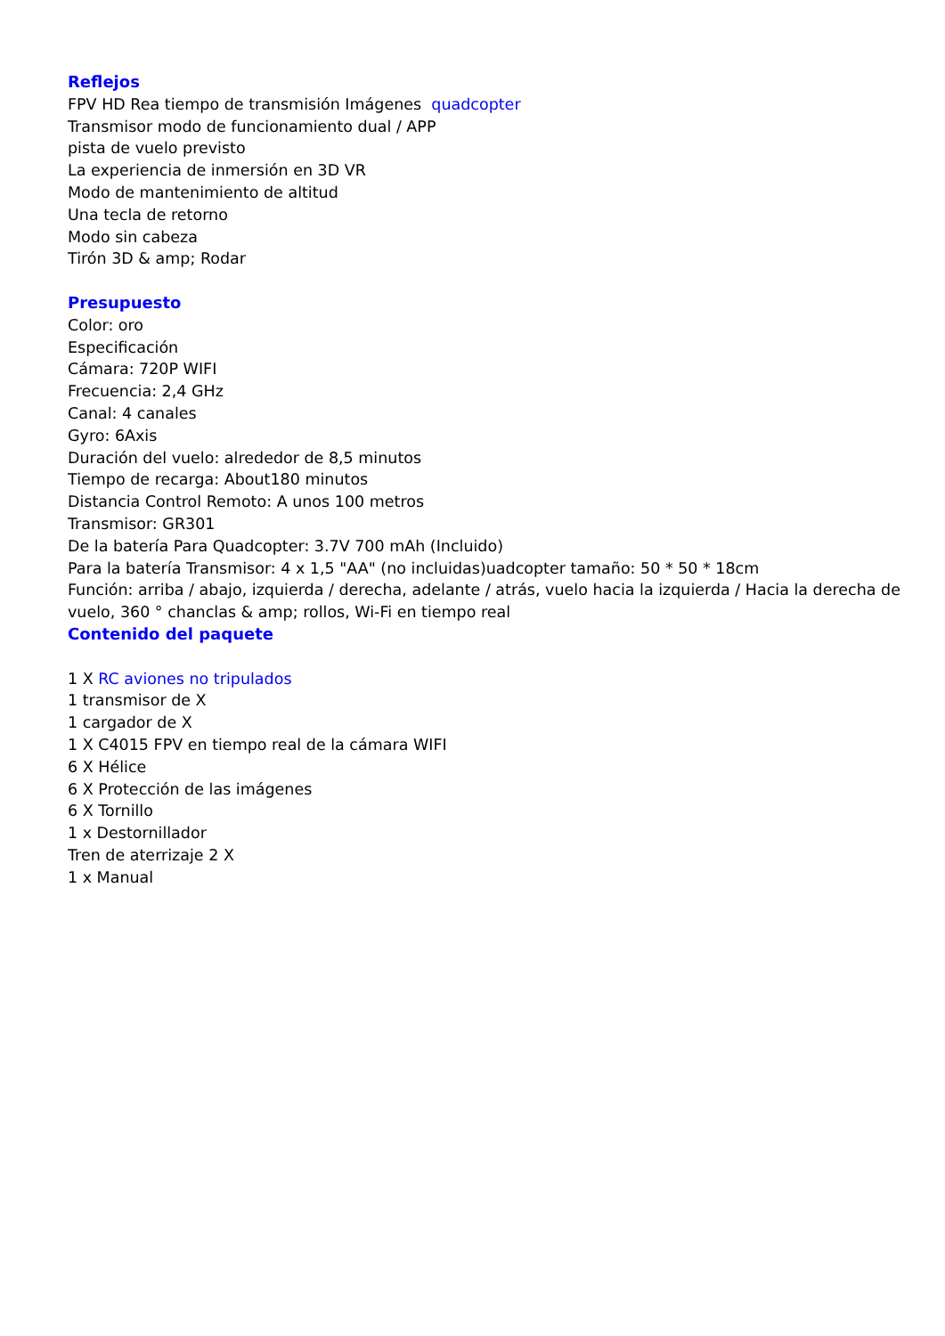Reflejos
FPV HD Rea tiempo de transmisión Imágenes quadcopter
Transmisor modo de funcionamiento dual / APP
pista de vuelo previsto
La experiencia de inmersión en 3D VR
Modo de mantenimiento de altitud
Una tecla de retorno
Modo sin cabeza
Tirón 3D & amp; Rodar
Presupuesto
Color: oro
Especificación
Cámara: 720P WIFI
Frecuencia: 2,4 GHz
Canal: 4 canales
Gyro: 6Axis
Duración del vuelo: alrededor de 8,5 minutos
Tiempo de recarga: About180 minutos
Distancia Control Remoto: A unos 100 metros
Transmisor: GR301
De la batería Para Quadcopter: 3.7V 700 mAh (Incluido)
Para la batería Transmisor: 4 x 1,5 "AA" (no incluidas)uadcopter tamaño: 50 * 50 * 18cm
Función: arriba / abajo, izquierda / derecha, adelante / atrás, vuelo hacia la izquierda / Hacia la derecha de vuelo, 360 ° chanclas & amp; rollos, Wi-Fi en tiempo real
Contenido del paquete
1 X RC aviones no tripulados
1 transmisor de X
1 cargador de X
1 X C4015 FPV en tiempo real de la cámara WIFI
6 X Hélice
6 X Protección de las imágenes
6 X Tornillo
1 x Destornillador
Tren de aterrizaje 2 X
1 x Manual